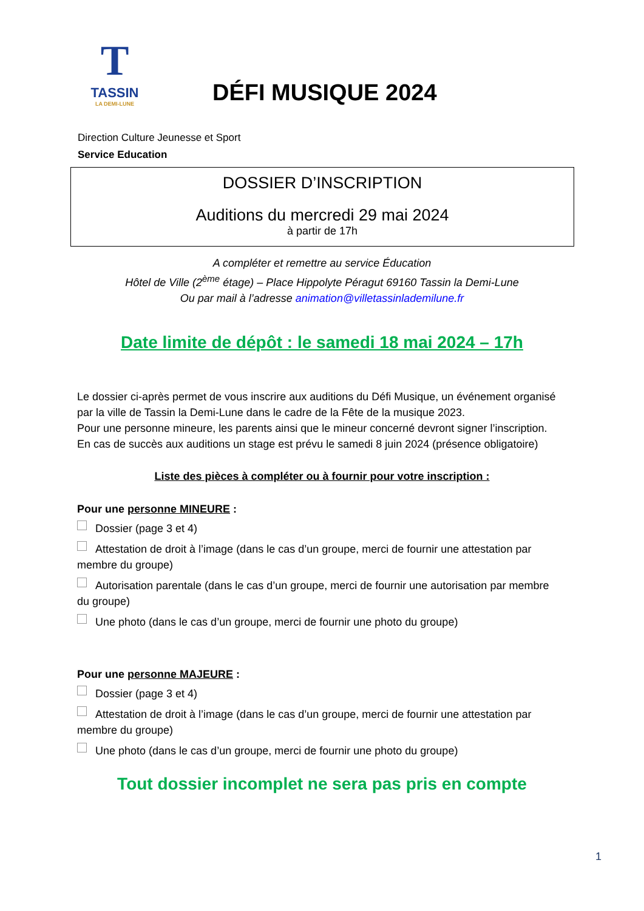T
TASSIN
LA DEMI-LUNE
DÉFI MUSIQUE 2024
Direction Culture Jeunesse et Sport
Service Education
DOSSIER D’INSCRIPTION
Auditions du mercredi 29 mai 2024
à partir de 17h
A compléter et remettre au service Éducation
Hôtel de Ville (2<sup>ème</sup> étage) – Place Hippolyte Péragut 69160 Tassin la Demi-Lune
Ou par mail à l’adresse animation@villetassinlademilune.fr
Date limite de dépôt : le samedi 18 mai 2024 – 17h
Le dossier ci-après permet de vous inscrire aux auditions du Défi Musique, un événement organisé par la ville de Tassin la Demi-Lune dans le cadre de la Fête de la musique 2023.
Pour une personne mineure, les parents ainsi que le mineur concerné devront signer l’inscription.
En cas de succès aux auditions un stage est prévu le samedi 8 juin 2024 (présence obligatoire)
Liste des pièces à compléter ou à fournir pour votre inscription :
Pour une personne MINEURE :
Dossier (page 3 et 4)
Attestation de droit à l’image (dans le cas d’un groupe, merci de fournir une attestation par membre du groupe)
Autorisation parentale (dans le cas d’un groupe, merci de fournir une autorisation par membre du groupe)
Une photo (dans le cas d’un groupe, merci de fournir une photo du groupe)
Pour une personne MAJEURE :
Dossier (page 3 et 4)
Attestation de droit à l’image (dans le cas d’un groupe, merci de fournir une attestation par membre du groupe)
Une photo (dans le cas d’un groupe, merci de fournir une photo du groupe)
Tout dossier incomplet ne sera pas pris en compte
1